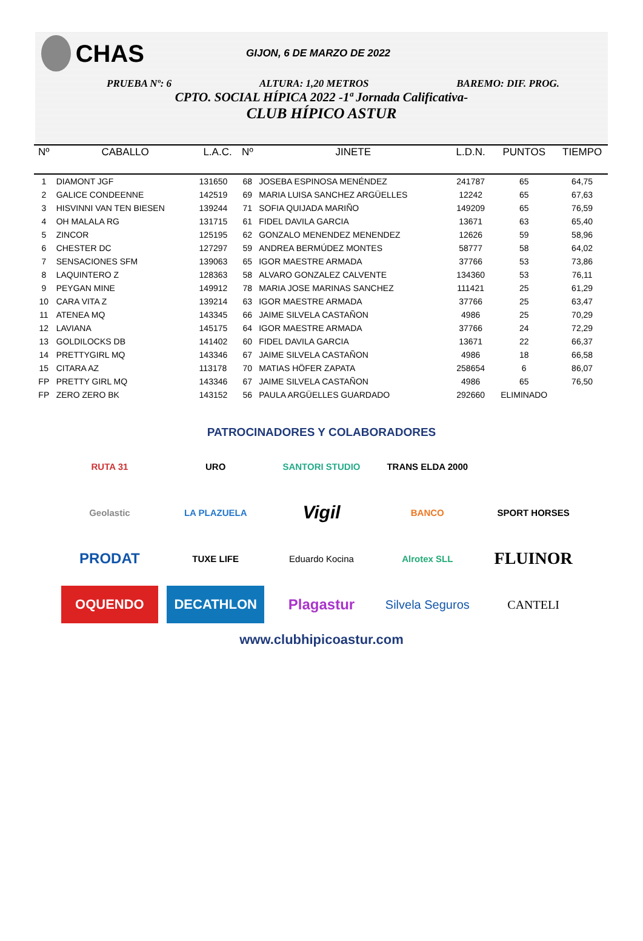CHAS
GIJON, 6 DE MARZO DE 2022
PRUEBA Nº: 6 ALTURA: 1,20 METROS BAREMO: DIF. PROG.
CPTO. SOCIAL HÍPICA 2022 -1ª Jornada Calificativa-
CLUB HÍPICO ASTUR
| Nº | CABALLO | L.A.C. | Nº | JINETE | L.D.N. | PUNTOS | TIEMPO |
| --- | --- | --- | --- | --- | --- | --- | --- |
| 1 | DIAMONT JGF | 131650 | 68 | JOSEBA ESPINOSA MENÉNDEZ | 241787 | 65 | 64,75 |
| 2 | GALICE CONDEENNE | 142519 | 69 | MARIA LUISA SANCHEZ ARGÜELLES | 12242 | 65 | 67,63 |
| 3 | HISVINNI VAN TEN BIESEN | 139244 | 71 | SOFIA QUIJADA MARIÑO | 149209 | 65 | 76,59 |
| 4 | OH MALALA RG | 131715 | 61 | FIDEL DAVILA GARCIA | 13671 | 63 | 65,40 |
| 5 | ZINCOR | 125195 | 62 | GONZALO MENENDEZ MENENDEZ | 12626 | 59 | 58,96 |
| 6 | CHESTER DC | 127297 | 59 | ANDREA BERMÚDEZ MONTES | 58777 | 58 | 64,02 |
| 7 | SENSACIONES SFM | 139063 | 65 | IGOR MAESTRE ARMADA | 37766 | 53 | 73,86 |
| 8 | LAQUINTERO Z | 128363 | 58 | ALVARO GONZALEZ CALVENTE | 134360 | 53 | 76,11 |
| 9 | PEYGAN MINE | 149912 | 78 | MARIA JOSE MARINAS SANCHEZ | 111421 | 25 | 61,29 |
| 10 | CARA VITA Z | 139214 | 63 | IGOR MAESTRE ARMADA | 37766 | 25 | 63,47 |
| 11 | ATENEA MQ | 143345 | 66 | JAIME SILVELA CASTAÑON | 4986 | 25 | 70,29 |
| 12 | LAVIANA | 145175 | 64 | IGOR MAESTRE ARMADA | 37766 | 24 | 72,29 |
| 13 | GOLDILOCKS DB | 141402 | 60 | FIDEL DAVILA GARCIA | 13671 | 22 | 66,37 |
| 14 | PRETTYGIRL MQ | 143346 | 67 | JAIME SILVELA CASTAÑON | 4986 | 18 | 66,58 |
| 15 | CITARA AZ | 113178 | 70 | MATIAS HÖFER ZAPATA | 258654 | 6 | 86,07 |
| FP | PRETTY GIRL MQ | 143346 | 67 | JAIME SILVELA CASTAÑON | 4986 | 65 | 76,50 |
| FP | ZERO ZERO BK | 143152 | 56 | PAULA ARGÜELLES GUARDADO | 292660 | ELIMINADO | |
PATROCINADORES Y COLABORADORES
RUTA 31
URO
SANTORI STUDIO
TRANS ELDA 2000
Geolastic
LA PLAZUELA
Vigil
BANCO
SPORT HORSES
PRODAT
TUXE LIFE
Eduardo Kocina
Alrotex SLL
FLUINOR
OQUENDO
DECATHLON
Plagastur
Silvela Seguros
CANTELI
www.clubhipicoastur.com